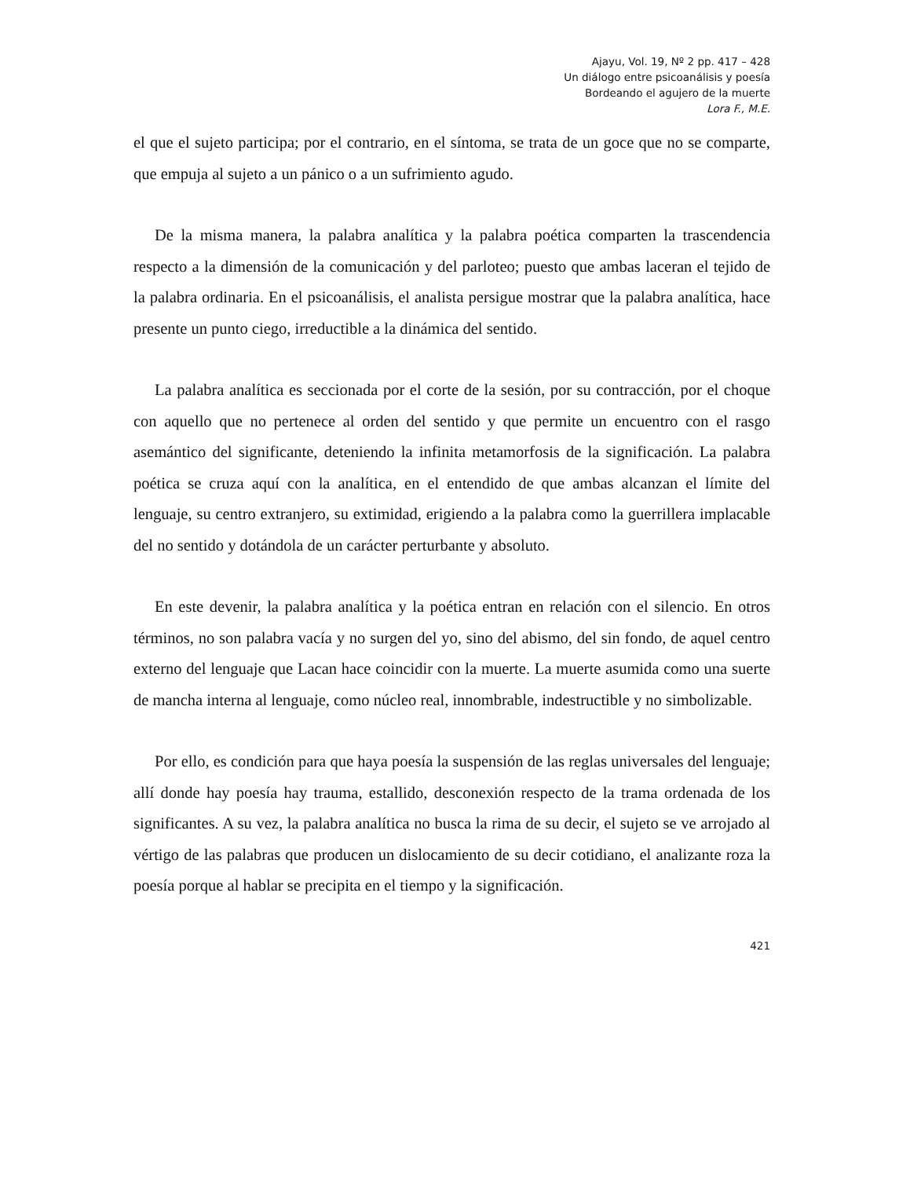Ajayu, Vol. 19, Nº 2 pp. 417 – 428
Un diálogo entre psicoanálisis y poesía
Bordeando el agujero de la muerte
Lora F., M.E.
el que el sujeto participa; por el contrario, en el síntoma, se trata de un goce que no se comparte, que empuja al sujeto a un pánico o a un sufrimiento agudo.
De la misma manera, la palabra analítica y la palabra poética comparten la trascendencia respecto a la dimensión de la comunicación y del parloteo; puesto que ambas laceran el tejido de la palabra ordinaria. En el psicoanálisis, el analista persigue mostrar que la palabra analítica, hace presente un punto ciego, irreductible a la dinámica del sentido.
La palabra analítica es seccionada por el corte de la sesión, por su contracción, por el choque con aquello que no pertenece al orden del sentido y que permite un encuentro con el rasgo asemántico del significante, deteniendo la infinita metamorfosis de la significación. La palabra poética se cruza aquí con la analítica, en el entendido de que ambas alcanzan el límite del lenguaje, su centro extranjero, su extimidad, erigiendo a la palabra como la guerrillera implacable del no sentido y dotándola de un carácter perturbante y absoluto.
En este devenir, la palabra analítica y la poética entran en relación con el silencio. En otros términos, no son palabra vacía y no surgen del yo, sino del abismo, del sin fondo, de aquel centro externo del lenguaje que Lacan hace coincidir con la muerte. La muerte asumida como una suerte de mancha interna al lenguaje, como núcleo real, innombrable, indestructible y no simbolizable.
Por ello, es condición para que haya poesía la suspensión de las reglas universales del lenguaje; allí donde hay poesía hay trauma, estallido, desconexión respecto de la trama ordenada de los significantes. A su vez, la palabra analítica no busca la rima de su decir, el sujeto se ve arrojado al vértigo de las palabras que producen un dislocamiento de su decir cotidiano, el analizante roza la poesía porque al hablar se precipita en el tiempo y la significación.
421